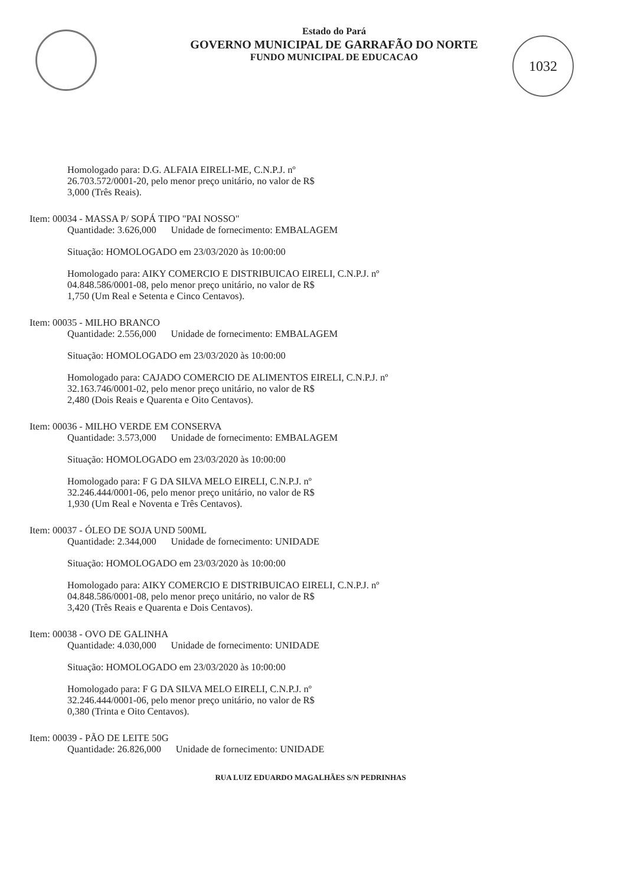1032
Estado do Pará
GOVERNO MUNICIPAL DE GARRAFÃO DO NORTE
FUNDO MUNICIPAL DE EDUCACAO
Homologado para: D.G. ALFAIA EIRELI-ME, C.N.P.J. nº
26.703.572/0001-20, pelo menor preço unitário, no valor de R$
3,000 (Três Reais).
Item: 00034 - MASSA P/ SOPÁ TIPO "PAI NOSSO"
Quantidade: 3.626,000 Unidade de fornecimento: EMBALAGEM
Situação: HOMOLOGADO em 23/03/2020 às 10:00:00
Homologado para: AIKY COMERCIO E DISTRIBUICAO EIRELI, C.N.P.J. nº
04.848.586/0001-08, pelo menor preço unitário, no valor de R$
1,750 (Um Real e Setenta e Cinco Centavos).
Item: 00035 - MILHO BRANCO
Quantidade: 2.556,000 Unidade de fornecimento: EMBALAGEM
Situação: HOMOLOGADO em 23/03/2020 às 10:00:00
Homologado para: CAJADO COMERCIO DE ALIMENTOS EIRELI, C.N.P.J. nº
32.163.746/0001-02, pelo menor preço unitário, no valor de R$
2,480 (Dois Reais e Quarenta e Oito Centavos).
Item: 00036 - MILHO VERDE EM CONSERVA
Quantidade: 3.573,000 Unidade de fornecimento: EMBALAGEM
Situação: HOMOLOGADO em 23/03/2020 às 10:00:00
Homologado para: F G DA SILVA MELO EIRELI, C.N.P.J. nº
32.246.444/0001-06, pelo menor preço unitário, no valor de R$
1,930 (Um Real e Noventa e Três Centavos).
Item: 00037 - ÓLEO DE SOJA UND 500ML
Quantidade: 2.344,000 Unidade de fornecimento: UNIDADE
Situação: HOMOLOGADO em 23/03/2020 às 10:00:00
Homologado para: AIKY COMERCIO E DISTRIBUICAO EIRELI, C.N.P.J. nº
04.848.586/0001-08, pelo menor preço unitário, no valor de R$
3,420 (Três Reais e Quarenta e Dois Centavos).
Item: 00038 - OVO DE GALINHA
Quantidade: 4.030,000 Unidade de fornecimento: UNIDADE
Situação: HOMOLOGADO em 23/03/2020 às 10:00:00
Homologado para: F G DA SILVA MELO EIRELI, C.N.P.J. nº
32.246.444/0001-06, pelo menor preço unitário, no valor de R$
0,380 (Trinta e Oito Centavos).
Item: 00039 - PÃO DE LEITE 50G
Quantidade: 26.826,000 Unidade de fornecimento: UNIDADE
RUA LUIZ EDUARDO MAGALHÃES S/N PEDRINHAS